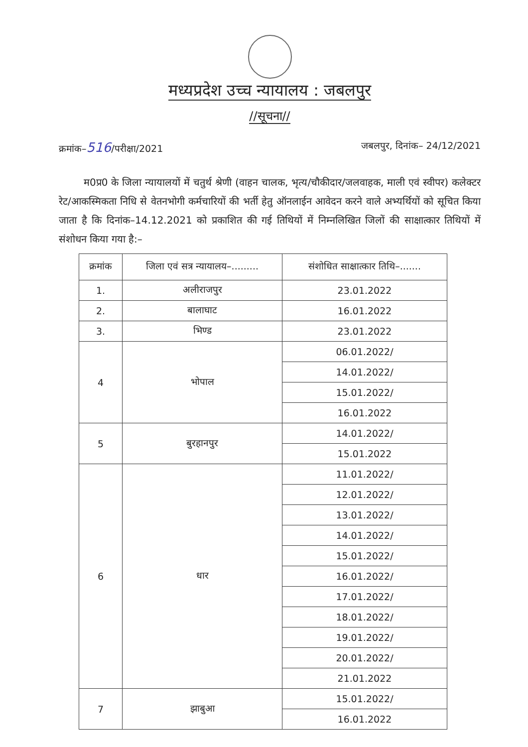मध्यप्रदेश उच्च न्यायालय : जबलपुर
//सूचना//
क्रमांक–516/परीक्षा/2021 जबलपुर, दिनांक– 24/12/2021
म0प्र0 के जिला न्यायालयों में चतुर्थ श्रेणी (वाहन चालक, भृत्य/चौकीदार/जलवाहक, माली एवं स्वीपर) कलेक्टर रेट/आकस्मिकता निधि से वेतनभोगी कर्मचारियों की भर्ती हेतु ऑनलाईन आवेदन करने वाले अभ्यर्थियों को सूचित किया जाता है कि दिनांक–14.12.2021 को प्रकाशित की गई तिथियों में निम्नलिखित जिलों की साक्षात्कार तिथियों में संशोधन किया गया है:–
| क्रमांक | जिला एवं सत्र न्यायालय–......... | संशोधित साक्षात्कार तिथि–....... |
| --- | --- | --- |
| 1. | अलीराजपुर | 23.01.2022 |
| 2. | बालाघाट | 16.01.2022 |
| 3. | भिण्ड | 23.01.2022 |
| 4 | भोपाल | 06.01.2022/ |
| | | 14.01.2022/ |
| | | 15.01.2022/ |
| | | 16.01.2022 |
| 5 | बुरहानपुर | 14.01.2022/ |
| | | 15.01.2022 |
| 6 | धार | 11.01.2022/ |
| | | 12.01.2022/ |
| | | 13.01.2022/ |
| | | 14.01.2022/ |
| | | 15.01.2022/ |
| | | 16.01.2022/ |
| | | 17.01.2022/ |
| | | 18.01.2022/ |
| | | 19.01.2022/ |
| | | 20.01.2022/ |
| | | 21.01.2022 |
| 7 | झाबुआ | 15.01.2022/ |
| | | 16.01.2022 |